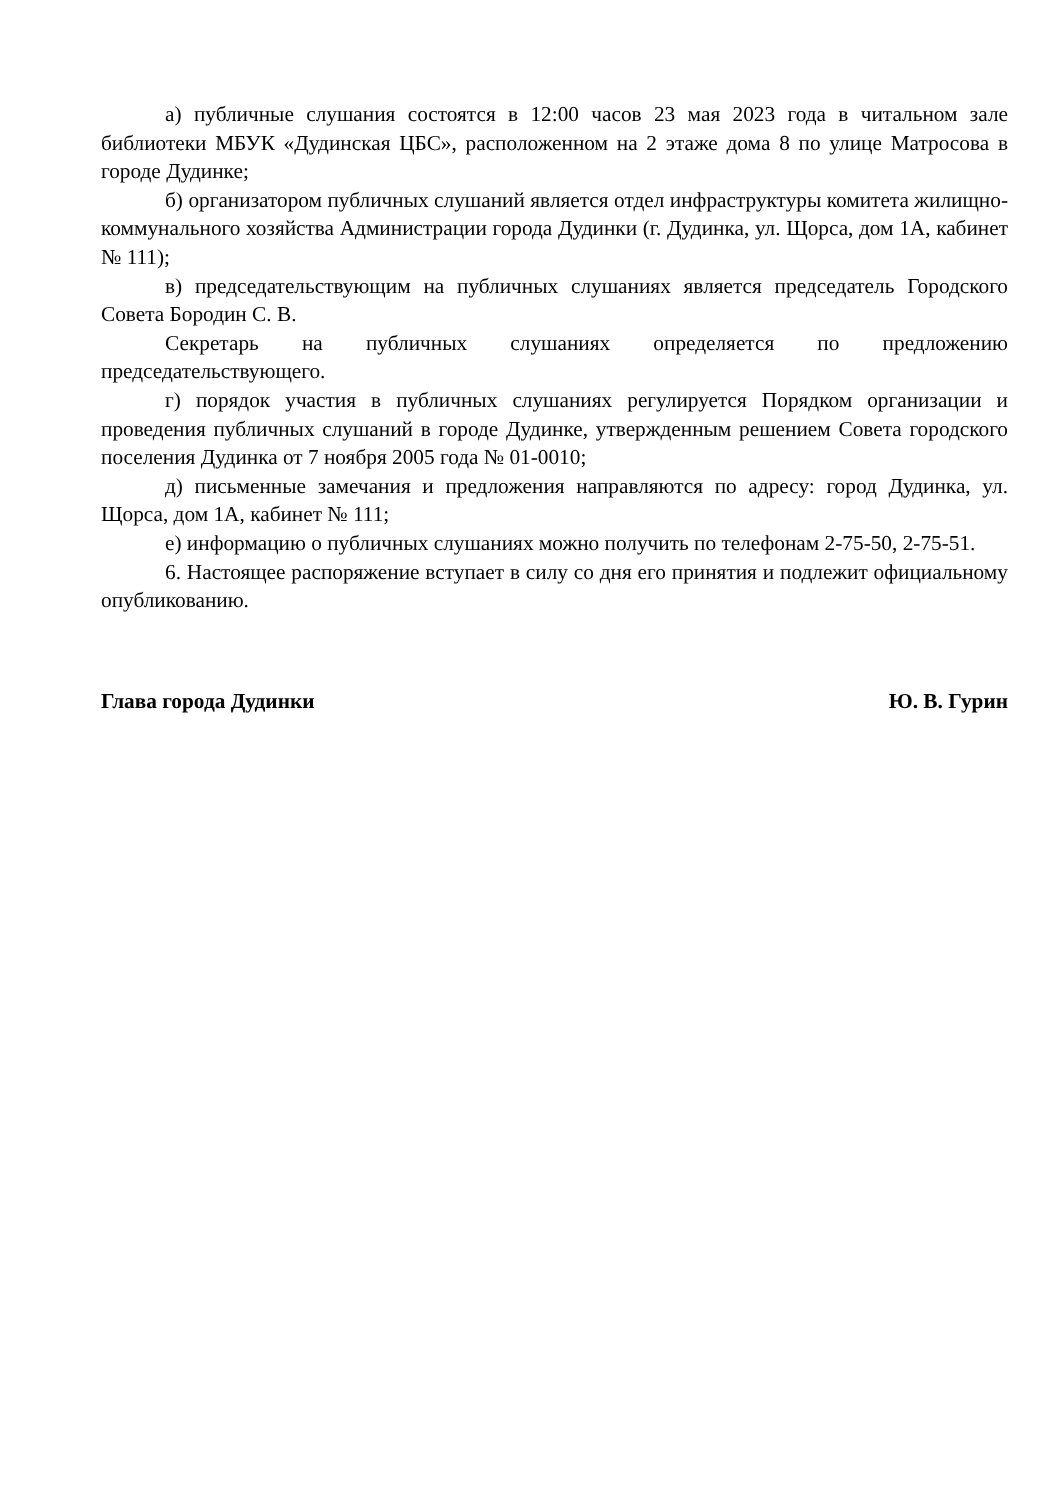а) публичные слушания состоятся в 12:00 часов 23 мая 2023 года в читальном зале библиотеки МБУК «Дудинская ЦБС», расположенном на 2 этаже дома 8 по улице Матросова в городе Дудинке;
б) организатором публичных слушаний является отдел инфраструктуры комитета жилищно-коммунального хозяйства Администрации города Дудинки (г. Дудинка, ул. Щорса, дом 1А, кабинет № 111);
в) председательствующим на публичных слушаниях является председатель Городского Совета Бородин С. В.
Секретарь на публичных слушаниях определяется по предложению председательствующего.
г) порядок участия в публичных слушаниях регулируется Порядком организации и проведения публичных слушаний в городе Дудинке, утвержденным решением Совета городского поселения Дудинка от 7 ноября 2005 года № 01-0010;
д) письменные замечания и предложения направляются по адресу: город Дудинка, ул. Щорса, дом 1А, кабинет № 111;
е) информацию о публичных слушаниях можно получить по телефонам 2-75-50, 2-75-51.
6. Настоящее распоряжение вступает в силу со дня его принятия и подлежит официальному опубликованию.
Глава города Дудинки Ю. В. Гурин